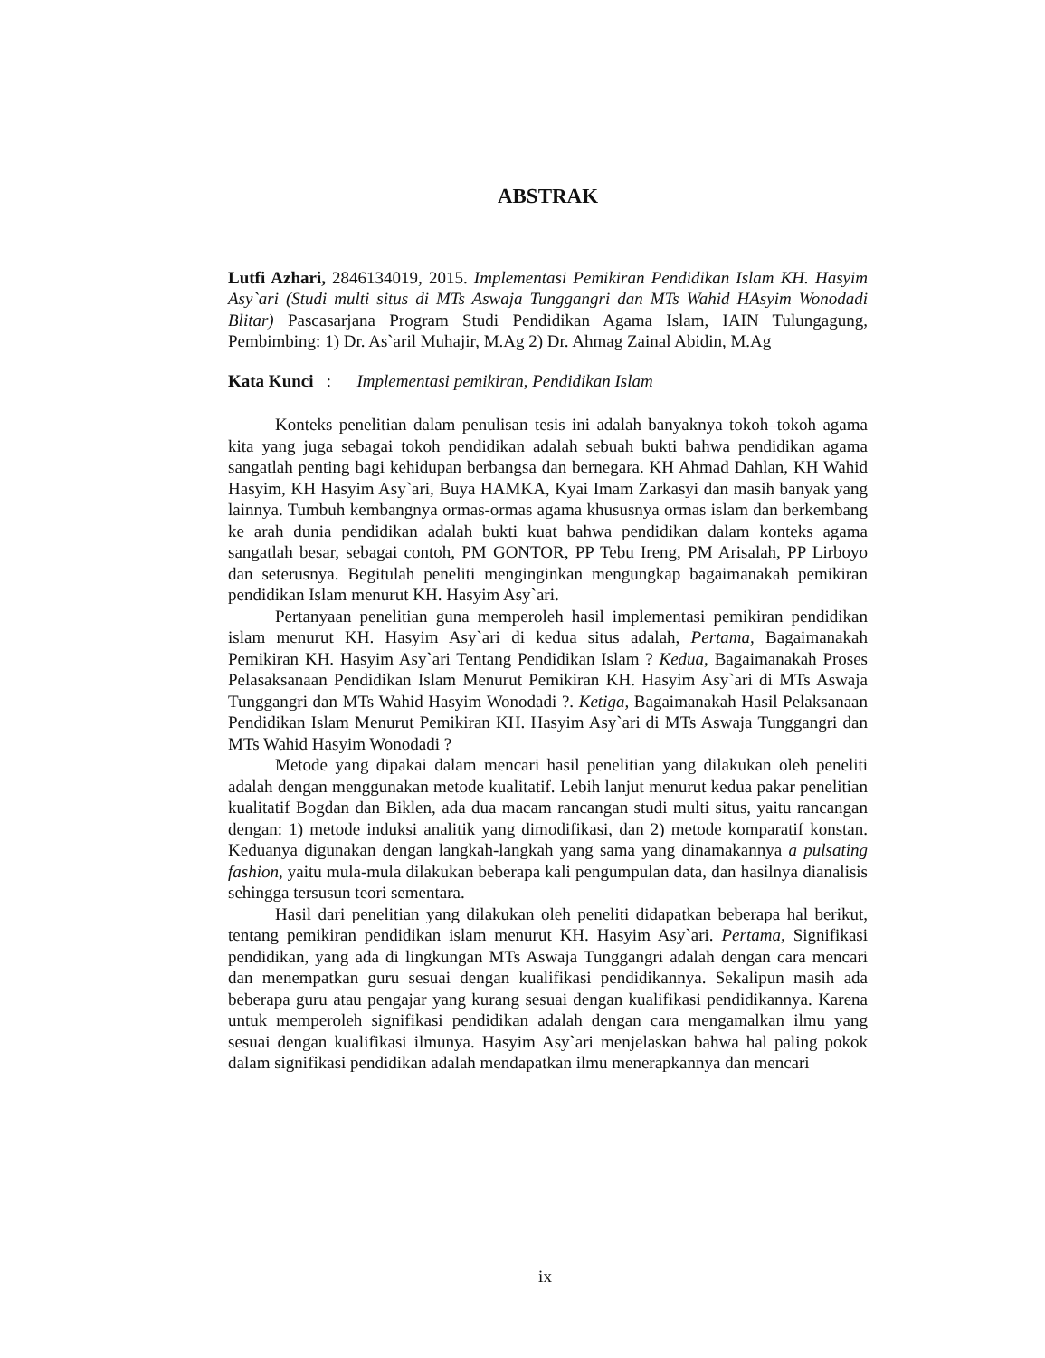ABSTRAK
Lutfi Azhari, 2846134019, 2015. Implementasi Pemikiran Pendidikan Islam KH. Hasyim Asy`ari (Studi multi situs di MTs Aswaja Tunggangri dan MTs Wahid HAsyim Wonodadi Blitar) Pascasarjana Program Studi Pendidikan Agama Islam, IAIN Tulungagung, Pembimbing: 1) Dr. As`aril Muhajir, M.Ag 2) Dr. Ahmag Zainal Abidin, M.Ag
Kata Kunci : Implementasi pemikiran, Pendidikan Islam
Konteks penelitian dalam penulisan tesis ini adalah banyaknya tokoh–tokoh agama kita yang juga sebagai tokoh pendidikan adalah sebuah bukti bahwa pendidikan agama sangatlah penting bagi kehidupan berbangsa dan bernegara. KH Ahmad Dahlan, KH Wahid Hasyim, KH Hasyim Asy`ari, Buya HAMKA, Kyai Imam Zarkasyi dan masih banyak yang lainnya. Tumbuh kembangnya ormas-ormas agama khususnya ormas islam dan berkembang ke arah dunia pendidikan adalah bukti kuat bahwa pendidikan dalam konteks agama sangatlah besar, sebagai contoh, PM GONTOR, PP Tebu Ireng, PM Arisalah, PP Lirboyo dan seterusnya. Begitulah peneliti menginginkan mengungkap bagaimanakah pemikiran pendidikan Islam menurut KH. Hasyim Asy`ari.
Pertanyaan penelitian guna memperoleh hasil implementasi pemikiran pendidikan islam menurut KH. Hasyim Asy`ari di kedua situs adalah, Pertama, Bagaimanakah Pemikiran KH. Hasyim Asy`ari Tentang Pendidikan Islam ? Kedua, Bagaimanakah Proses Pelasaksanaan Pendidikan Islam Menurut Pemikiran KH. Hasyim Asy`ari di MTs Aswaja Tunggangri dan MTs Wahid Hasyim Wonodadi ?. Ketiga, Bagaimanakah Hasil Pelaksanaan Pendidikan Islam Menurut Pemikiran KH. Hasyim Asy`ari di MTs Aswaja Tunggangri dan MTs Wahid Hasyim Wonodadi ?
Metode yang dipakai dalam mencari hasil penelitian yang dilakukan oleh peneliti adalah dengan menggunakan metode kualitatif. Lebih lanjut menurut kedua pakar penelitian kualitatif Bogdan dan Biklen, ada dua macam rancangan studi multi situs, yaitu rancangan dengan: 1) metode induksi analitik yang dimodifikasi, dan 2) metode komparatif konstan. Keduanya digunakan dengan langkah-langkah yang sama yang dinamakannya a pulsating fashion, yaitu mula-mula dilakukan beberapa kali pengumpulan data, dan hasilnya dianalisis sehingga tersusun teori sementara.
Hasil dari penelitian yang dilakukan oleh peneliti didapatkan beberapa hal berikut, tentang pemikiran pendidikan islam menurut KH. Hasyim Asy`ari. Pertama, Signifikasi pendidikan, yang ada di lingkungan MTs Aswaja Tunggangri adalah dengan cara mencari dan menempatkan guru sesuai dengan kualifikasi pendidikannya. Sekalipun masih ada beberapa guru atau pengajar yang kurang sesuai dengan kualifikasi pendidikannya. Karena untuk memperoleh signifikasi pendidikan adalah dengan cara mengamalkan ilmu yang sesuai dengan kualifikasi ilmunya. Hasyim Asy`ari menjelaskan bahwa hal paling pokok dalam signifikasi pendidikan adalah mendapatkan ilmu menerapkannya dan mencari
ix